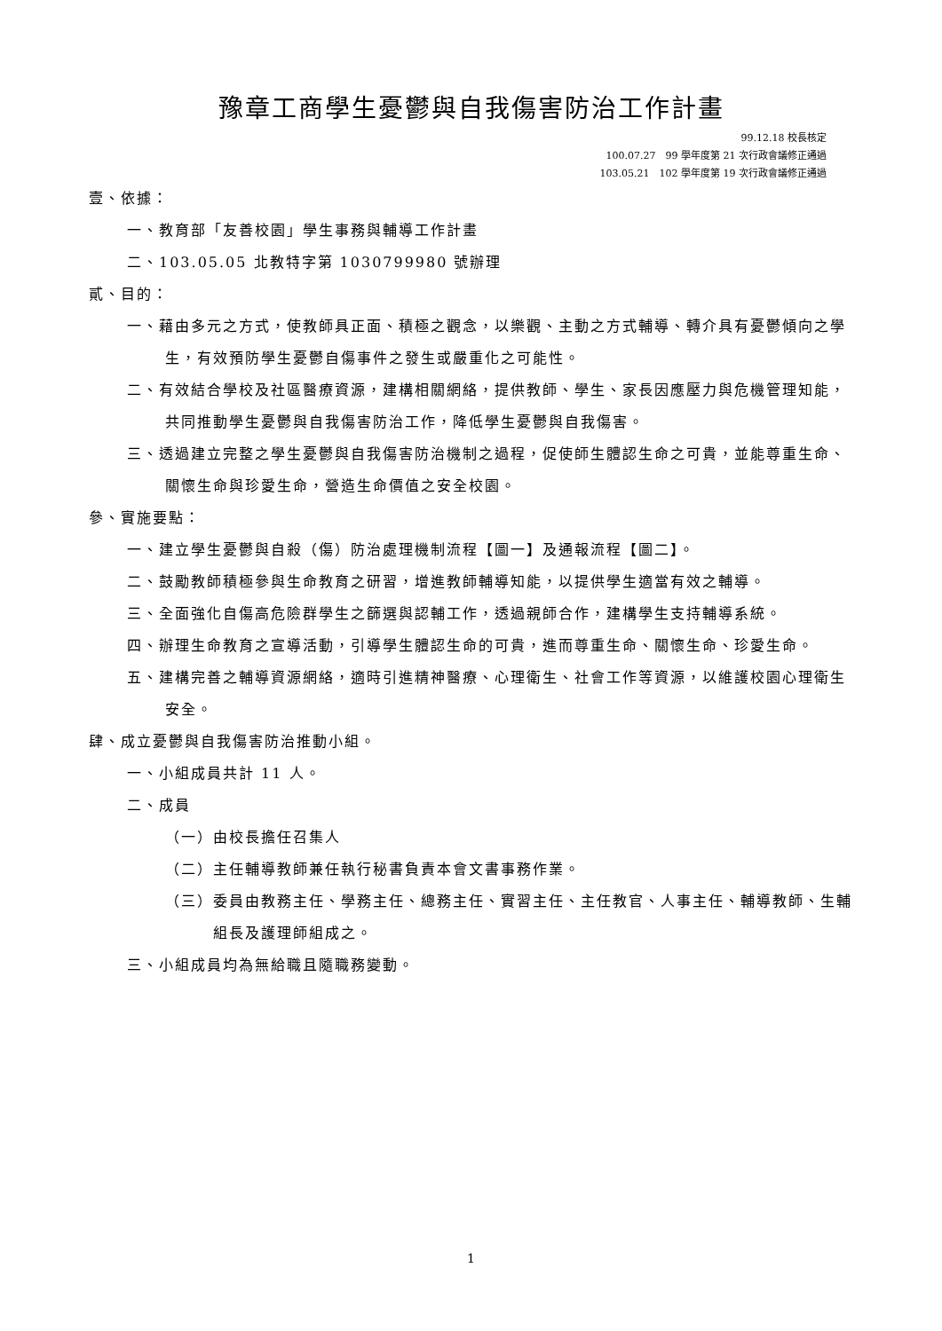豫章工商學生憂鬱與自我傷害防治工作計畫
99.12.18 校長核定
100.07.27　99 學年度第 21 次行政會議修正通過
103.05.21　102 學年度第 19 次行政會議修正通過
壹、依據：
一、教育部「友善校園」學生事務與輔導工作計畫
二、103.05.05 北教特字第 1030799980 號辦理
貳、目的：
一、藉由多元之方式，使教師具正面、積極之觀念，以樂觀、主動之方式輔導、轉介具有憂鬱傾向之學生，有效預防學生憂鬱自傷事件之發生或嚴重化之可能性。
二、有效結合學校及社區醫療資源，建構相關網絡，提供教師、學生、家長因應壓力與危機管理知能，共同推動學生憂鬱與自我傷害防治工作，降低學生憂鬱與自我傷害。
三、透過建立完整之學生憂鬱與自我傷害防治機制之過程，促使師生體認生命之可貴，並能尊重生命、關懷生命與珍愛生命，營造生命價值之安全校園。
參、實施要點：
一、建立學生憂鬱與自殺（傷）防治處理機制流程【圖一】及通報流程【圖二】。
二、鼓勵教師積極參與生命教育之研習，增進教師輔導知能，以提供學生適當有效之輔導。
三、全面強化自傷高危險群學生之篩選與認輔工作，透過親師合作，建構學生支持輔導系統。
四、辦理生命教育之宣導活動，引導學生體認生命的可貴，進而尊重生命、關懷生命、珍愛生命。
五、建構完善之輔導資源網絡，適時引進精神醫療、心理衛生、社會工作等資源，以維護校園心理衛生安全。
肆、成立憂鬱與自我傷害防治推動小組。
一、小組成員共計 11 人。
二、成員
（一）由校長擔任召集人
（二）主任輔導教師兼任執行秘書負責本會文書事務作業。
（三）委員由教務主任、學務主任、總務主任、實習主任、主任教官、人事主任、輔導教師、生輔組長及護理師組成之。
三、小組成員均為無給職且隨職務變動。
1